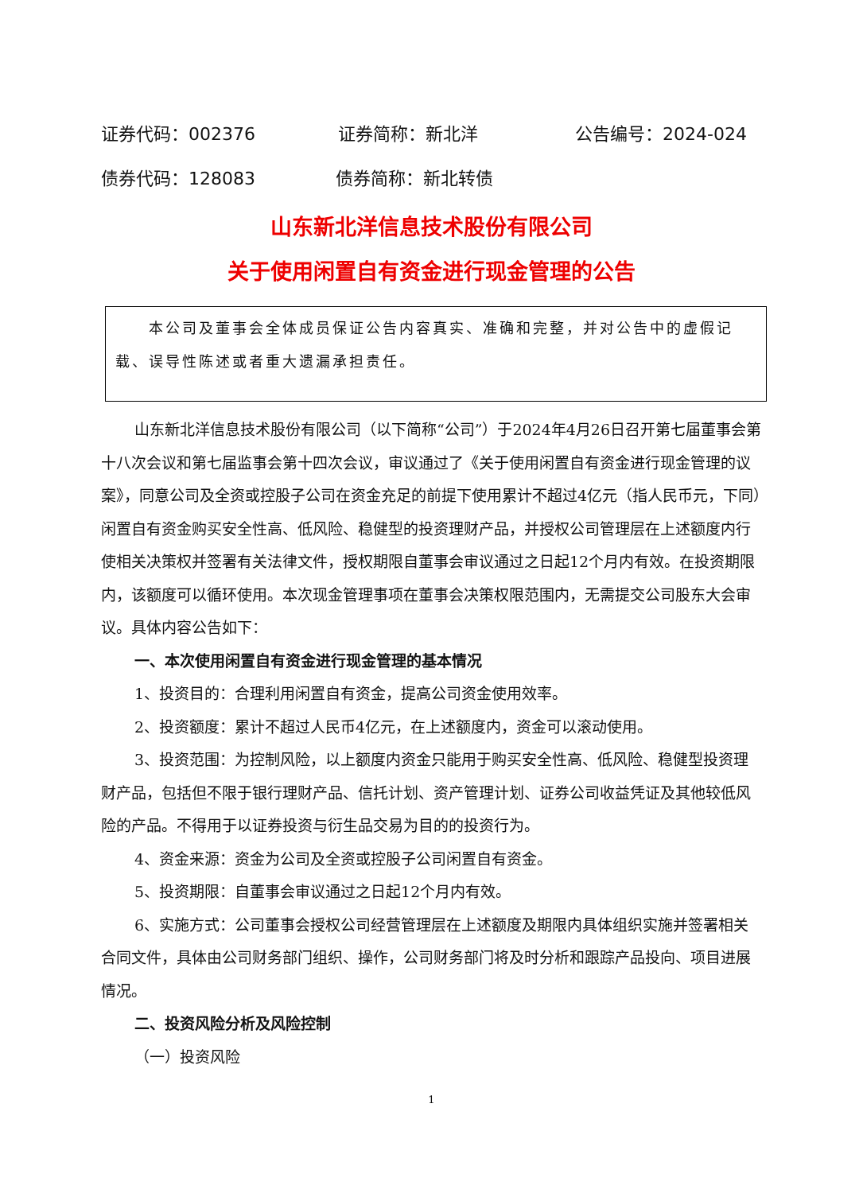证券代码：002376 证券简称：新北洋 公告编号：2024-024
债券代码：128083 债券简称：新北转债
山东新北洋信息技术股份有限公司
关于使用闲置自有资金进行现金管理的公告
本公司及董事会全体成员保证公告内容真实、准确和完整，并对公告中的虚假记载、误导性陈述或者重大遗漏承担责任。
山东新北洋信息技术股份有限公司（以下简称“公司”）于2024年4月26日召开第七届董事会第十八次会议和第七届监事会第十四次会议，审议通过了《关于使用闲置自有资金进行现金管理的议案》，同意公司及全资或控股子公司在资金充足的前提下使用累计不超过4亿元（指人民币元，下同）闲置自有资金购买安全性高、低风险、稳健型的投资理财产品，并授权公司管理层在上述额度内行使相关决策权并签署有关法律文件，授权期限自董事会审议通过之日起12个月内有效。在投资期限内，该额度可以循环使用。本次现金管理事项在董事会决策权限范围内，无需提交公司股东大会审议。具体内容公告如下：
一、本次使用闲置自有资金进行现金管理的基本情况
1、投资目的：合理利用闲置自有资金，提高公司资金使用效率。
2、投资额度：累计不超过人民币4亿元，在上述额度内，资金可以滚动使用。
3、投资范围：为控制风险，以上额度内资金只能用于购买安全性高、低风险、稳健型投资理财产品，包括但不限于银行理财产品、信托计划、资产管理计划、证券公司收益凭证及其他较低风险的产品。不得用于以证券投资与衍生品交易为目的的投资行为。
4、资金来源：资金为公司及全资或控股子公司闲置自有资金。
5、投资期限：自董事会审议通过之日起12个月内有效。
6、实施方式：公司董事会授权公司经营管理层在上述额度及期限内具体组织实施并签署相关合同文件，具体由公司财务部门组织、操作，公司财务部门将及时分析和跟踪产品投向、项目进展情况。
二、投资风险分析及风险控制
（一）投资风险
1